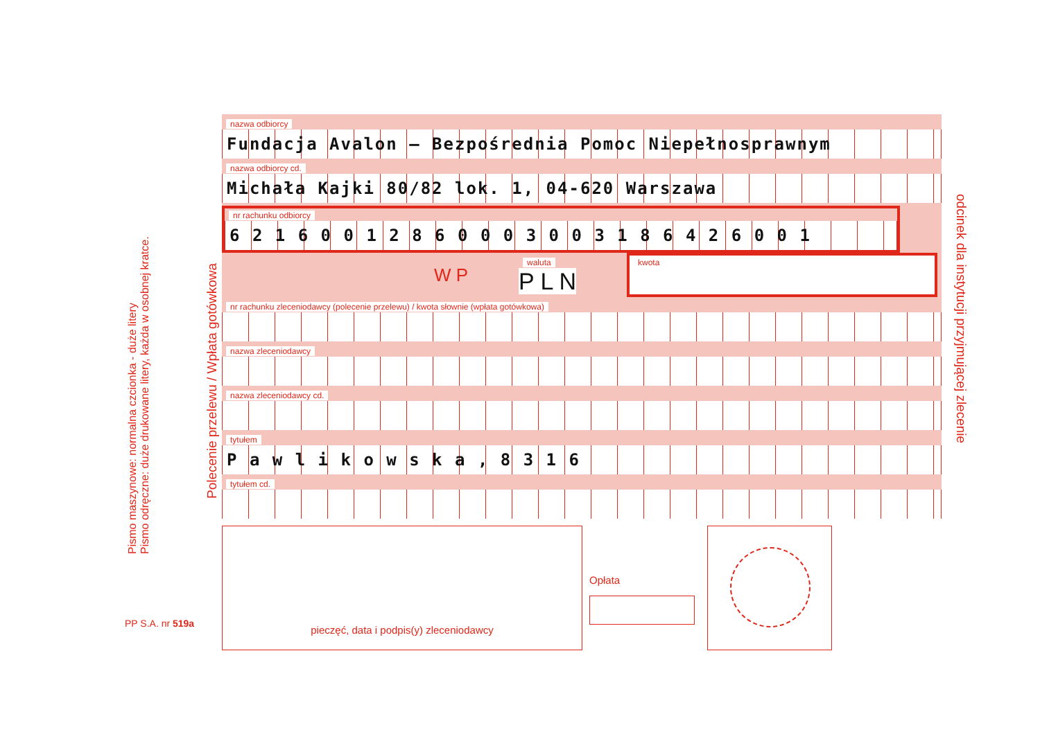Pismo maszynowe: normalna czcionka - duże litery
Pismo odręczne: duże drukowane litery, każda w osobnej kratce.
Polecenie przelewu / Wpłata gotówkowa
odcinek dla instytucji przyjmującej zlecenie
PP S.A. nr 519a
nazwa odbiorcy
Fundacja Avalon – Bezpośrednia Pomoc Niepełnosprawnym
nazwa odbiorcy cd.
Michała Kajki 80/82 lok. 1, 04-620 Warszawa
nr rachunku odbiorcy
6 2 1 6 0 0 1 2 8 6 0 0 0 3 0 0 3 1 8 6 4 2 6 0 0 1
W P waluta
P L N kwota
nr rachunku zleceniodawcy (polecenie przelewu) / kwota słownie (wpłata gotówkowa)
nazwa zleceniodawcy
nazwa zleceniodawcy cd.
tytułem
P a w l i k o w s k a , 8 3 1 6
tytułem cd.
pieczęć, data i podpis(y) zleceniodawcy
Opłata